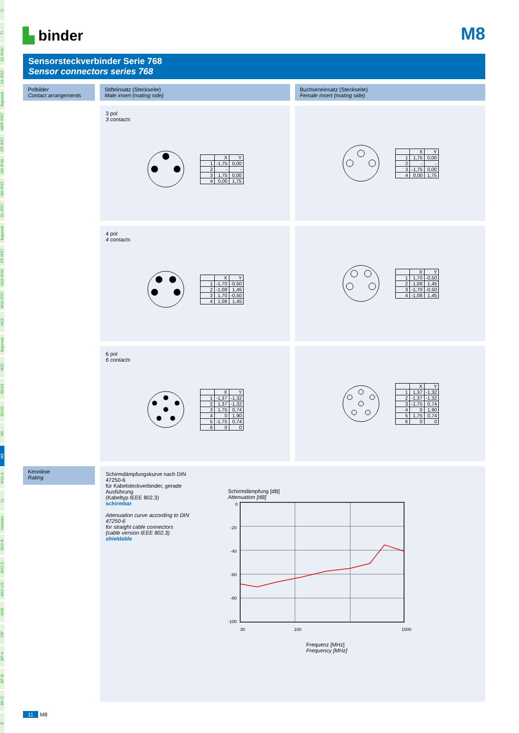Ü
TI
S1 IP40
S1 IP67
Bajonett
MPP IP67
PP IP67
M9 IP40
M9 IP67
S1 IP67
Bajonett
PP IP67
M16 IP40
M16 IP67
M23
Bajonett
M25
RD24
RD30
M5
M8
M12-A
VL
Verteiler
M12-B
M12-D
M12-US
M18
7/8"
BF-A
BF-B
BF-C
R
▙ binder
M8
Sensorsteckverbinder Serie 768
Sensor connectors series 768
Polbilder
Contact arrangements
Stifteinsatz (Steckseite)
Male insert (mating side)
Buchseneinsatz (Steckseite)
Female insert (mating side)
3 pol
3 contacts
| | X | Y |
| --- | --- | --- |
| 1 | -1,75 | 0,00 |
| 2 | - | - |
| 3 | 1,75 | 0,00 |
| 4 | 0,00 | 1,75 |
| | X | Y |
| --- | --- | --- |
| 1 | 1,75 | 0,00 |
| 2 | - | - |
| 3 | -1,75 | 0,00 |
| 4 | 0,00 | 1,75 |
4 pol
4 contacts
| | X | Y |
| --- | --- | --- |
| 1 | -1,70 | -0,50 |
| 2 | -1,08 | 1,45 |
| 3 | 1,70 | -0,50 |
| 4 | 1,08 | 1,45 |
| | X | Y |
| --- | --- | --- |
| 1 | 1,70 | -0,50 |
| 2 | 1,08 | 1,45 |
| 3 | -1,70 | -0,50 |
| 4 | -1,08 | 1,45 |
6 pol
6 contacts
| | X | Y |
| --- | --- | --- |
| 1 | -1,37 | -1,32 |
| 2 | 1,37 | -1,32 |
| 3 | 1,75 | 0,74 |
| 4 | 0 | 1,90 |
| 5 | -1,75 | 0,74 |
| 6 | 0 | 0 |
| | X | Y |
| --- | --- | --- |
| 1 | 1,37 | -1,32 |
| 2 | -1,37 | -1,32 |
| 3 | -1,75 | 0,74 |
| 4 | 0 | 1,90 |
| 5 | 1,75 | 0,74 |
| 6 | 0 | 0 |
Kennlinie
Rating
Schirmdämpfungskurve nach DIN 47250-6
für Kabelsteckverbinder, gerade Ausführung
(Kabeltyp IEEE 802.3)
schirmbar
Attenuation curve according to DIN 47250-6
for straight cable connectors
(cable version IEEE 802.3)
shieldable
Schirmdämpfung [dB]
Attenuation [dB]
0
-20
-40
-60
-80
-100
30
100
1000
Frequenz [MHz]
Frequency [MHz]
11 M8